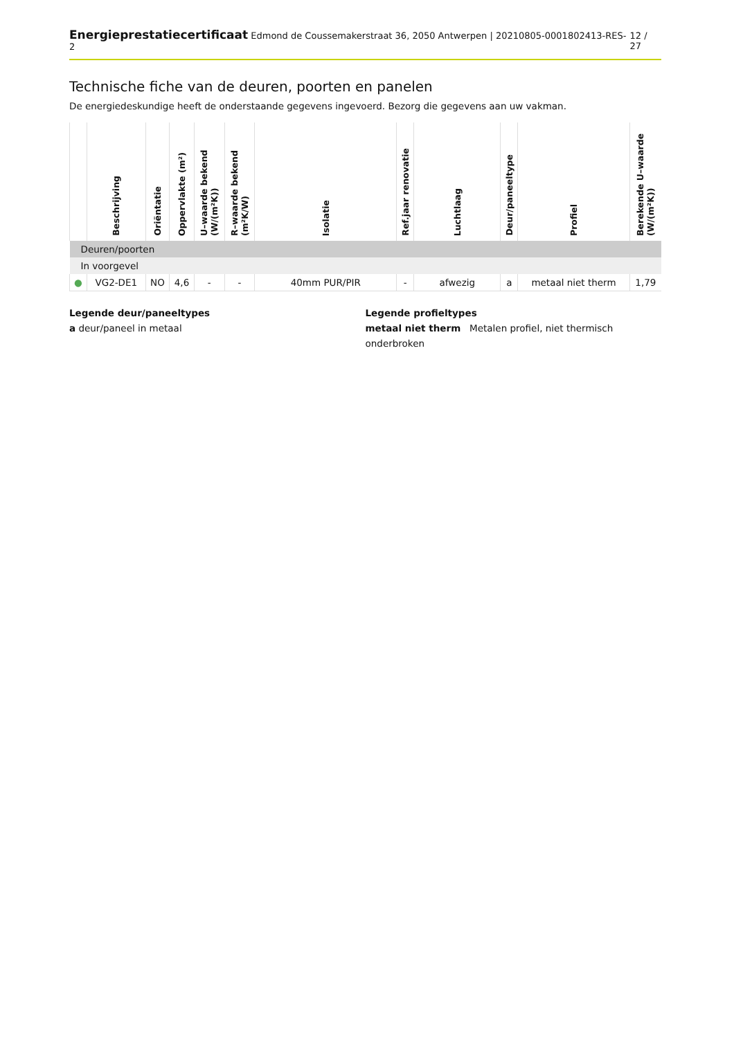Energieprestatiecertificaat Edmond de Coussemakerstraat 36, 2050 Antwerpen | 20210805-0001802413-RES-2 12 / 27
Technische fiche van de deuren, poorten en panelen
De energiedeskundige heeft de onderstaande gegevens ingevoerd. Bezorg die gegevens aan uw vakman.
| | Beschrijving | Oriëntatie | Oppervlakte (m²) | U–waarde bekend (W/(m²K)) | R–waarde bekend (m²K/W) | Isolatie | Ref.jaar renovatie | Luchtlaag | Deur/paneeltype | Profiel | Berekende U–waarde (W/(m²K)) |
| --- | --- | --- | --- | --- | --- | --- | --- | --- | --- | --- | --- |
| Deuren/poorten | | | | | | | | | | | |
| In voorgevel | | | | | | | | | | | |
| ● | VG2-DE1 | NO | 4,6 | - | - | 40mm PUR/PIR | - | afwezig | a | metaal niet therm | 1,79 |
Legende deur/paneeltypes
a deur/paneel in metaal
Legende profieltypes
metaal niet therm Metalen profiel, niet thermisch onderbroken